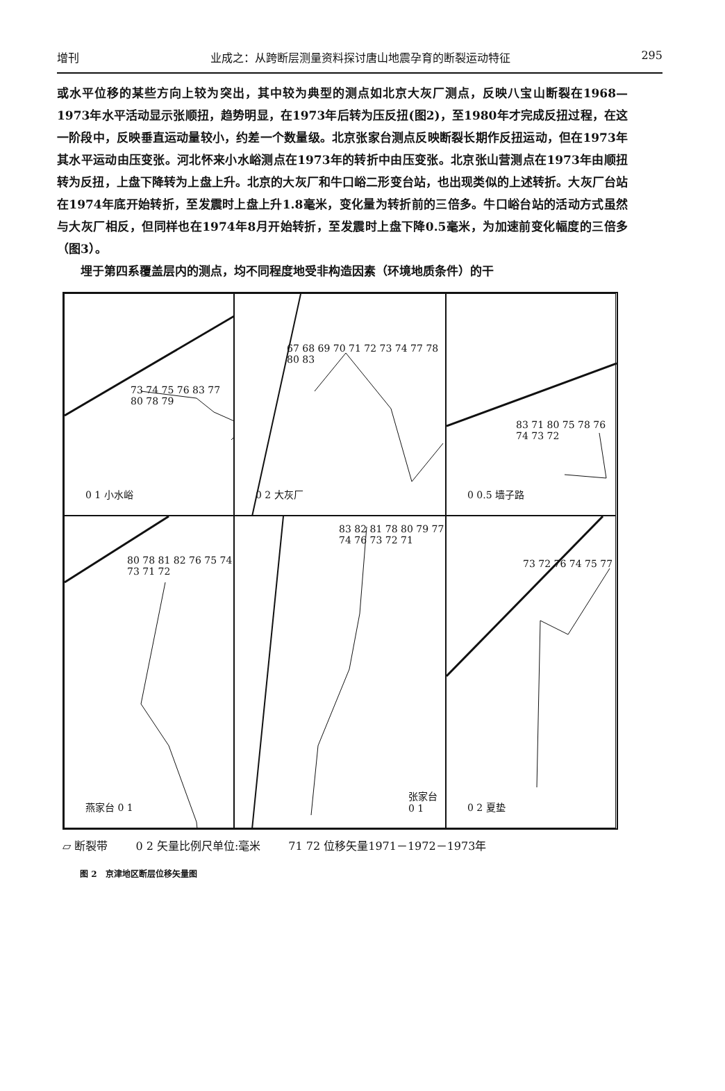增刊 业成之：从跨断层测量资料探讨唐山地震孕育的断裂运动特征 295
或水平位移的某些方向上较为突出，其中较为典型的测点如北京大灰厂测点，反映八宝山断裂在1968—1973年水平活动显示张顺扭，趋势明显，在1973年后转为压反扭(图2)，至1980年才完成反扭过程，在这一阶段中，反映垂直运动量较小，约差一个数量级。北京张家台测点反映断裂长期作反扭运动，但在1973年其水平运动由压变张。河北怀来小水峪测点在1973年的转折中由压变张。北京张山营测点在1973年由顺扭转为反扭，上盘下降转为上盘上升。北京的大灰厂和牛口峪二形变台站，也出现类似的上述转折。大灰厂台站在1974年底开始转折，至发震时上盘上升1.8毫米，变化量为转折前的三倍多。牛口峪台站的活动方式虽然与大灰厂相反，但同样也在1974年8月开始转折，至发震时上盘下降0.5毫米，为加速前变化幅度的三倍多（图3）。
  埋于第四系覆盖层内的测点，均不同程度地受非构造因素（环境地质条件）的干
73 74 75 76 83 77 80 78 79
0 1 小水峪
67 68 69 70 71 72 73 74 77 78 80 83
0 2 大灰厂
83 71 80 75 78 76 74 73 72
0 0.5 墙子路
80 78 81 82 76 75 74 73 71 72
燕家台 0 1
83 82 81 78 80 79 77 74 76 73 72 71
张家台 0 1
73 72 76 74 75 77
0 2 夏垫
▱ 断裂带 0 2 矢量比例尺单位:毫米 71 72 位移矢量1971－1972－1973年
图 2 京津地区断层位移矢量图